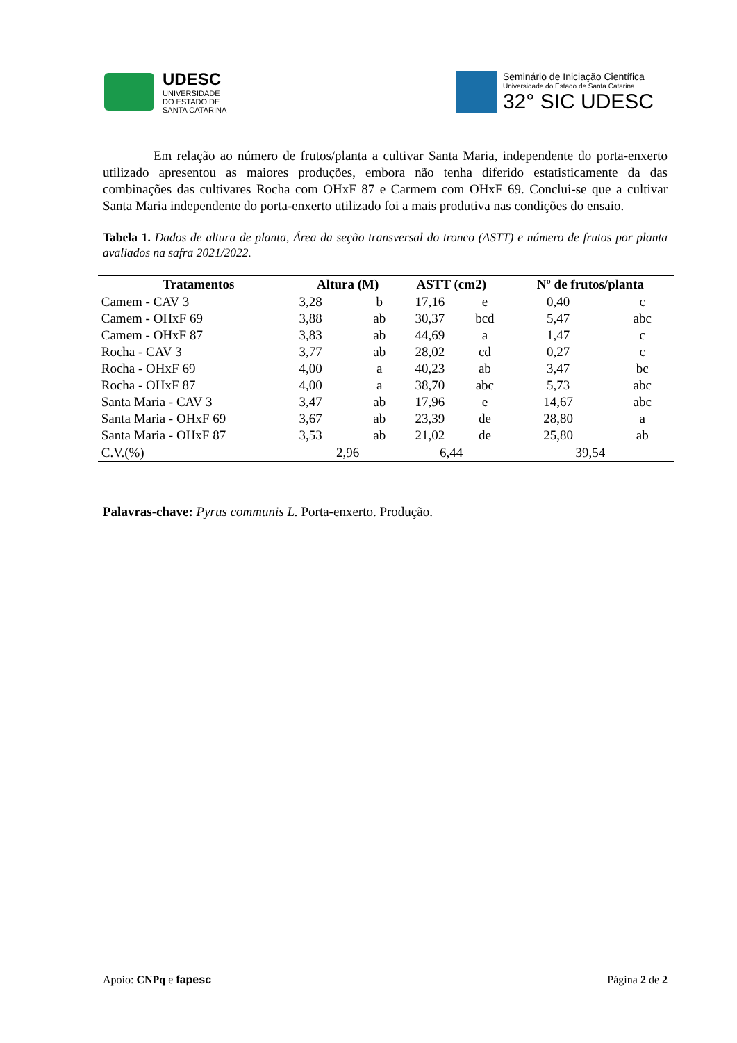UDESC
UNIVERSIDADE
DO ESTADO DE
SANTA CATARINA
Seminário de Iniciação Científica
Universidade do Estado de Santa Catarina
32° SIC UDESC
Em relação ao número de frutos/planta a cultivar Santa Maria, independente do porta-enxerto utilizado apresentou as maiores produções, embora não tenha diferido estatisticamente da das combinações das cultivares Rocha com OHxF 87 e Carmem com OHxF 69. Conclui-se que a cultivar Santa Maria independente do porta-enxerto utilizado foi a mais produtiva nas condições do ensaio.
Tabela 1. Dados de altura de planta, Área da seção transversal do tronco (ASTT) e número de frutos por planta avaliados na safra 2021/2022.
| Tratamentos | Altura (M) | | ASTT (cm2) | | Nº de frutos/planta | |
| --- | --- | --- | --- | --- | --- | --- |
| Camem - CAV 3 | 3,28 | b | 17,16 | e | 0,40 | c |
| Camem - OHxF 69 | 3,88 | ab | 30,37 | bcd | 5,47 | abc |
| Camem - OHxF 87 | 3,83 | ab | 44,69 | a | 1,47 | c |
| Rocha - CAV 3 | 3,77 | ab | 28,02 | cd | 0,27 | c |
| Rocha - OHxF 69 | 4,00 | a | 40,23 | ab | 3,47 | bc |
| Rocha - OHxF 87 | 4,00 | a | 38,70 | abc | 5,73 | abc |
| Santa Maria - CAV 3 | 3,47 | ab | 17,96 | e | 14,67 | abc |
| Santa Maria - OHxF 69 | 3,67 | ab | 23,39 | de | 28,80 | a |
| Santa Maria - OHxF 87 | 3,53 | ab | 21,02 | de | 25,80 | ab |
| C.V.(%) | 2,96 | | 6,44 | | 39,54 | |
Palavras-chave: Pyrus communis L. Porta-enxerto. Produção.
Apoio: CNPq e fapesc Página 2 de 2